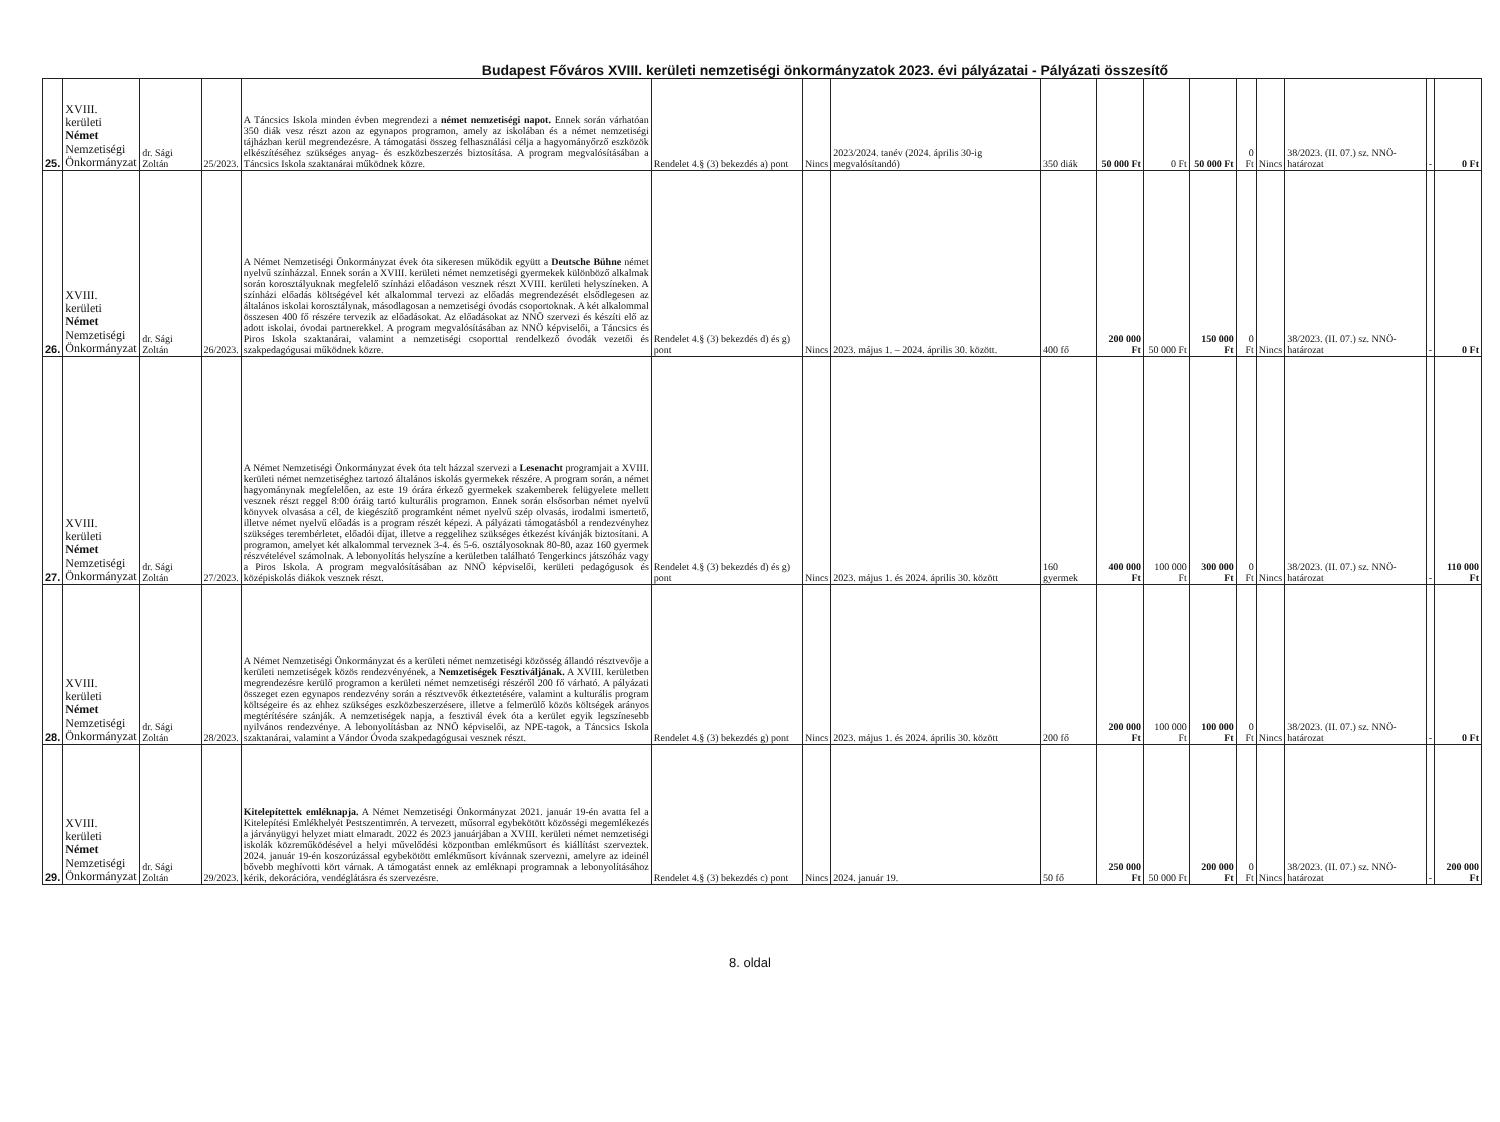Budapest Főváros XVIII. kerületi nemzetiségi önkormányzatok 2023. évi pályázatai - Pályázati összesítő
| 25. | XVIII. kerületi Német Nemzetiségi Önkormányzat | dr. Sági Zoltán | 25/2023. | A Táncsics Iskola minden évben megrendezi a német nemzetiségi napot. Ennek során várhatóan 350 diák vesz részt azon az egynapos programon, amely az iskolában és a német nemzetiségi tájházban kerül megrendezésre. A támogatási összeg felhasználási célja a hagyományőrző eszközök elkészítéséhez szükséges anyag- és eszközbeszerzés biztosítása. A program megvalósításában a Táncsics Iskola szaktanárai működnek közre. | Rendelet 4.§ (3) bekezdés a) pont | Nincs | 2023/2024. tanév (2024. április 30-ig megvalósítandó) | 350 diák | 50 000 Ft | 0 Ft | 50 000 Ft | 0 Ft | Nincs | 38/2023. (II. 07.) sz. NNÖ-határozat | - | 0 Ft |
| 26. | XVIII. kerületi Német Nemzetiségi Önkormányzat | dr. Sági Zoltán | 26/2023. | A Német Nemzetiségi Önkormányzat évek óta sikeresen működik együtt a Deutsche Bühne német nyelvű színházzal. Ennek során a XVIII. kerületi német nemzetiségi gyermekek különböző alkalmak során korosztályuknak megfelelő színházi előadáson vesznek részt XVIII. kerületi helyszíneken. A színházi előadás költségével két alkalommal tervezi az előadás megrendezését elsődlegesen az általános iskolai korosztálynak, másodlagosan a nemzetiségi óvodás csoportoknak. A két alkalommal összesen 400 fő részére tervezik az előadásokat. Az előadásokat az NNÖ szervezi és készíti elő az adott iskolai, óvodai partnerekkel. A program megvalósításában az NNÖ képviselői, a Táncsics és Piros Iskola szaktanárai, valamint a nemzetiségi csoporttal rendelkező óvodák vezetői és szakpedagógusai működnek közre. | Rendelet 4.§ (3) bekezdés d) és g) pont | Nincs | 2023. május 1. – 2024. április 30. között. | 400 fő | 200 000 Ft | 50 000 Ft | 150 000 Ft | 0 Ft | Nincs | 38/2023. (II. 07.) sz. NNÖ-határozat | - | 0 Ft |
| 27. | XVIII. kerületi Német Nemzetiségi Önkormányzat | dr. Sági Zoltán | 27/2023. | A Német Nemzetiségi Önkormányzat évek óta telt házzal szervezi a Lesenacht programjait a XVIII. kerületi német nemzetiséghez tartozó általános iskolás gyermekek részére. A program során, a német hagyománynak megfelelően, az este 19 órára érkező gyermekek szakemberek felügyelete mellett vesznek részt reggel 8:00 óráig tartó kulturális programon. Ennek során elsősorban német nyelvű könyvek olvasása a cél, de kiegészítő programként német nyelvű szép olvasás, irodalmi ismertető, illetve német nyelvű előadás is a program részét képezi. A pályázati támogatásból a rendezvényhez szükséges terembérletet, előadói díjat, illetve a reggelihez szükséges étkezést kívánják biztosítani. A programon, amelyet két alkalommal terveznek 3-4. és 5-6. osztályosoknak 80-80, azaz 160 gyermek részvételével számolnak. A lebonyolítás helyszíne a kerületben található Tengerkincs játszóház vagy a Piros Iskola. A program megvalósításában az NNÖ képviselői, kerületi pedagógusok és középiskolás diákok vesznek részt. | Rendelet 4.§ (3) bekezdés d) és g) pont | Nincs | 2023. május 1. és 2024. április 30. között | 160 gyermek | 400 000 Ft | 100 000 Ft | 300 000 Ft | 0 Ft | Nincs | 38/2023. (II. 07.) sz. NNÖ-határozat | - | 110 000 Ft |
| 28. | XVIII. kerületi Német Nemzetiségi Önkormányzat | dr. Sági Zoltán | 28/2023. | A Német Nemzetiségi Önkormányzat és a kerületi német nemzetiségi közösség állandó résztvevője a kerületi nemzetiségek közös rendezvényének, a Nemzetiségek Fesztiváljának. A XVIII. kerületben megrendezésre kerülő programon a kerületi német nemzetiségi részéről 200 fő várható. A pályázati összeget ezen egynapos rendezvény során a résztvevők étkeztetésére, valamint a kulturális program költségeire és az ehhez szükséges eszközbeszerzésere, illetve a felmerülő közös költségek arányos megtérítésére szánják. A nemzetiségek napja, a fesztivál évek óta a kerület egyik legszínesebb nyilvános rendezvénye. A lebonyolításban az NNÖ képviselői, az NPE-tagok, a Táncsics Iskola szaktanárai, valamint a Vándor Óvoda szakpedagógusai vesznek részt. | Rendelet 4.§ (3) bekezdés g) pont | Nincs | 2023. május 1. és 2024. április 30. között | 200 fő | 200 000 Ft | 100 000 Ft | 100 000 Ft | 0 Ft | Nincs | 38/2023. (II. 07.) sz. NNÖ-határozat | - | 0 Ft |
| 29. | XVIII. kerületi Német Nemzetiségi Önkormányzat | dr. Sági Zoltán | 29/2023. | Kitelepítettek emléknapja. A Német Nemzetiségi Önkormányzat 2021. január 19-én avatta fel a Kitelepítési Emlékhelyét Pestszentimrén. A tervezett, műsorral egybekötött közösségi megemlékezés a járványügyi helyzet miatt elmaradt. 2022 és 2023 januárjában a XVIII. kerületi német nemzetiségi iskolák közreműködésével a helyi művelődési központban emlékműsort és kiállítást szerveztek. 2024. január 19-én koszorúzással egybekötött emlékműsort kívánnak szervezni, amelyre az ideinél bővebb meghívotti kört várnak. A támogatást ennek az emléknapi programnak a lebonyolításához kérik, dekorációra, vendéglátásra és szervezésre. | Rendelet 4.§ (3) bekezdés c) pont | Nincs | 2024. január 19. | 50 fő | 250 000 Ft | 50 000 Ft | 200 000 Ft | 0 Ft | Nincs | 38/2023. (II. 07.) sz. NNÖ-határozat | - | 200 000 Ft |
8. oldal